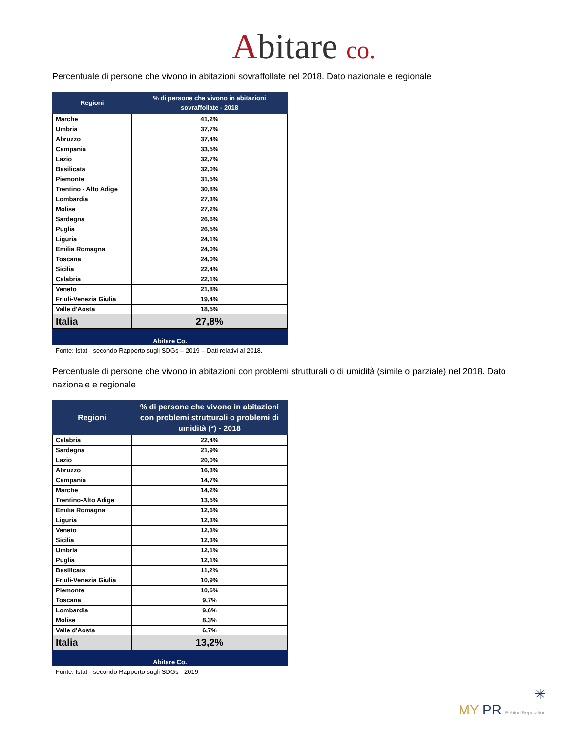Abitare co.
Percentuale di persone che vivono in abitazioni sovraffollate nel 2018. Dato nazionale e regionale
| Regioni | % di persone che vivono in abitazioni sovraffollate - 2018 |
| --- | --- |
| Marche | 41,2% |
| Umbria | 37,7% |
| Abruzzo | 37,4% |
| Campania | 33,5% |
| Lazio | 32,7% |
| Basilicata | 32,0% |
| Piemonte | 31,5% |
| Trentino - Alto Adige | 30,8% |
| Lombardia | 27,3% |
| Molise | 27,2% |
| Sardegna | 26,6% |
| Puglia | 26,5% |
| Liguria | 24,1% |
| Emilia Romagna | 24,0% |
| Toscana | 24,0% |
| Sicilia | 22,4% |
| Calabria | 22,1% |
| Veneto | 21,8% |
| Friuli-Venezia Giulia | 19,4% |
| Valle d'Aosta | 18,5% |
| Italia | 27,8% |
| Abitare Co. | |
Fonte: Istat - secondo Rapporto sugli SDGs – 2019 – Dati relativi al 2018.
Percentuale di persone che vivono in abitazioni con problemi strutturali o di umidità (simile o parziale) nel 2018. Dato nazionale e regionale
| Regioni | % di persone che vivono in abitazioni con problemi strutturali o problemi di umidità (*) - 2018 |
| --- | --- |
| Calabria | 22,4% |
| Sardegna | 21,9% |
| Lazio | 20,0% |
| Abruzzo | 16,3% |
| Campania | 14,7% |
| Marche | 14,2% |
| Trentino-Alto Adige | 13,5% |
| Emilia Romagna | 12,6% |
| Liguria | 12,3% |
| Veneto | 12,3% |
| Sicilia | 12,3% |
| Umbria | 12,1% |
| Puglia | 12,1% |
| Basilicata | 11,2% |
| Friuli-Venezia Giulia | 10,9% |
| Piemonte | 10,6% |
| Toscana | 9,7% |
| Lombardia | 9,6% |
| Molise | 8,3% |
| Valle d'Aosta | 6,7% |
| Italia | 13,2% |
| Abitare Co. | |
Fonte: Istat - secondo Rapporto sugli SDGs - 2019
✳
MY PR Behind Reputation